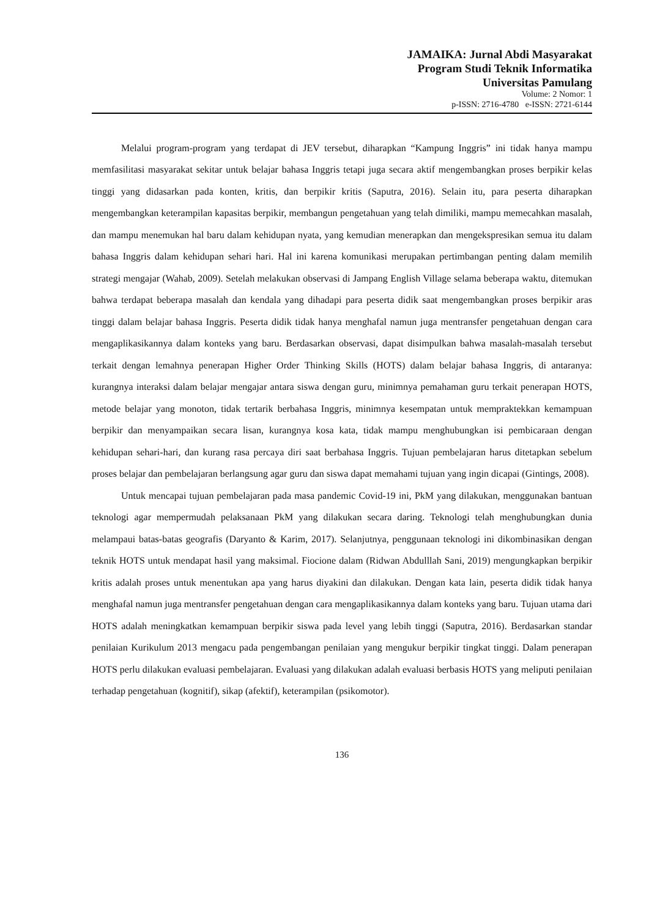JAMAIKA: Jurnal Abdi Masyarakat
Program Studi Teknik Informatika
Universitas Pamulang
Volume: 2 Nomor: 1
p-ISSN: 2716-4780 e-ISSN: 2721-6144
Melalui program-program yang terdapat di JEV tersebut, diharapkan “Kampung Inggris” ini tidak hanya mampu memfasilitasi masyarakat sekitar untuk belajar bahasa Inggris tetapi juga secara aktif mengembangkan proses berpikir kelas tinggi yang didasarkan pada konten, kritis, dan berpikir kritis (Saputra, 2016). Selain itu, para peserta diharapkan mengembangkan keterampilan kapasitas berpikir, membangun pengetahuan yang telah dimiliki, mampu memecahkan masalah, dan mampu menemukan hal baru dalam kehidupan nyata, yang kemudian menerapkan dan mengekspresikan semua itu dalam bahasa Inggris dalam kehidupan sehari hari. Hal ini karena komunikasi merupakan pertimbangan penting dalam memilih strategi mengajar (Wahab, 2009). Setelah melakukan observasi di Jampang English Village selama beberapa waktu, ditemukan bahwa terdapat beberapa masalah dan kendala yang dihadapi para peserta didik saat mengembangkan proses berpikir aras tinggi dalam belajar bahasa Inggris. Peserta didik tidak hanya menghafal namun juga mentransfer pengetahuan dengan cara mengaplikasikannya dalam konteks yang baru. Berdasarkan observasi, dapat disimpulkan bahwa masalah-masalah tersebut terkait dengan lemahnya penerapan Higher Order Thinking Skills (HOTS) dalam belajar bahasa Inggris, di antaranya: kurangnya interaksi dalam belajar mengajar antara siswa dengan guru, minimnya pemahaman guru terkait penerapan HOTS, metode belajar yang monoton, tidak tertarik berbahasa Inggris, minimnya kesempatan untuk mempraktekkan kemampuan berpikir dan menyampaikan secara lisan, kurangnya kosa kata, tidak mampu menghubungkan isi pembicaraan dengan kehidupan sehari-hari, dan kurang rasa percaya diri saat berbahasa Inggris. Tujuan pembelajaran harus ditetapkan sebelum proses belajar dan pembelajaran berlangsung agar guru dan siswa dapat memahami tujuan yang ingin dicapai (Gintings, 2008).
Untuk mencapai tujuan pembelajaran pada masa pandemic Covid-19 ini, PkM yang dilakukan, menggunakan bantuan teknologi agar mempermudah pelaksanaan PkM yang dilakukan secara daring. Teknologi telah menghubungkan dunia melampaui batas-batas geografis (Daryanto & Karim, 2017). Selanjutnya, penggunaan teknologi ini dikombinasikan dengan teknik HOTS untuk mendapat hasil yang maksimal. Fiocione dalam (Ridwan Abdulllah Sani, 2019) mengungkapkan berpikir kritis adalah proses untuk menentukan apa yang harus diyakini dan dilakukan. Dengan kata lain, peserta didik tidak hanya menghafal namun juga mentransfer pengetahuan dengan cara mengaplikasikannya dalam konteks yang baru. Tujuan utama dari HOTS adalah meningkatkan kemampuan berpikir siswa pada level yang lebih tinggi (Saputra, 2016). Berdasarkan standar penilaian Kurikulum 2013 mengacu pada pengembangan penilaian yang mengukur berpikir tingkat tinggi. Dalam penerapan HOTS perlu dilakukan evaluasi pembelajaran. Evaluasi yang dilakukan adalah evaluasi berbasis HOTS yang meliputi penilaian terhadap pengetahuan (kognitif), sikap (afektif), keterampilan (psikomotor).
136